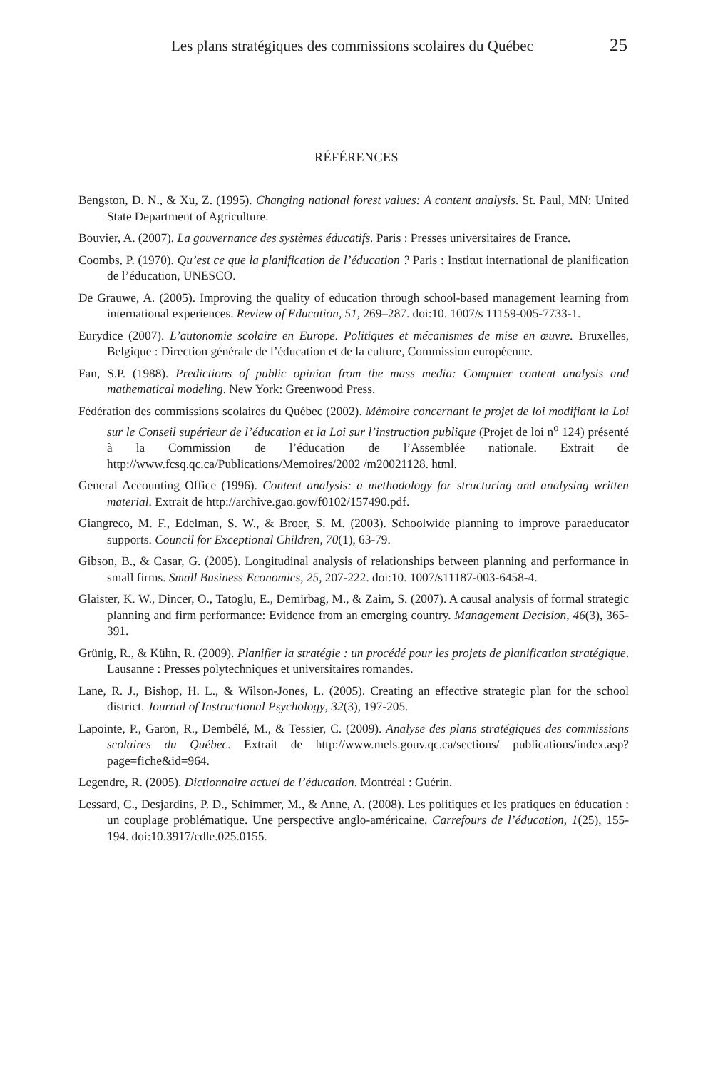Les plans stratégiques des commissions scolaires du Québec 25
RÉFÉRENCES
Bengston, D. N., & Xu, Z. (1995). Changing national forest values: A content analysis. St. Paul, MN: United State Department of Agriculture.
Bouvier, A. (2007). La gouvernance des systèmes éducatifs. Paris : Presses universitaires de France.
Coombs, P. (1970). Qu’est ce que la planification de l’éducation ? Paris : Institut international de planification de l’éducation, UNESCO.
De Grauwe, A. (2005). Improving the quality of education through school-based management learning from international experiences. Review of Education, 51, 269–287. doi:10. 1007/s 11159-005-7733-1.
Eurydice (2007). L’autonomie scolaire en Europe. Politiques et mécanismes de mise en œuvre. Bruxelles, Belgique : Direction générale de l’éducation et de la culture, Commission européenne.
Fan, S.P. (1988). Predictions of public opinion from the mass media: Computer content analysis and mathematical modeling. New York: Greenwood Press.
Fédération des commissions scolaires du Québec (2002). Mémoire concernant le projet de loi modifiant la Loi sur le Conseil supérieur de l’éducation et la Loi sur l’instruction publique (Projet de loi n<sup>o</sup> 124) présenté à la Commission de l’éducation de l’Assemblée nationale. Extrait de http://www.fcsq.qc.ca/Publications/Memoires/2002 /m20021128. html.
General Accounting Office (1996). Content analysis: a methodology for structuring and analysing written material. Extrait de http://archive.gao.gov/f0102/157490.pdf.
Giangreco, M. F., Edelman, S. W., & Broer, S. M. (2003). Schoolwide planning to improve paraeducator supports. Council for Exceptional Children, 70(1), 63-79.
Gibson, B., & Casar, G. (2005). Longitudinal analysis of relationships between planning and performance in small firms. Small Business Economics, 25, 207-222. doi:10. 1007/s11187-003-6458-4.
Glaister, K. W., Dincer, O., Tatoglu, E., Demirbag, M., & Zaim, S. (2007). A causal analysis of formal strategic planning and firm performance: Evidence from an emerging country. Management Decision, 46(3), 365-391.
Grünig, R., & Kühn, R. (2009). Planifier la stratégie : un procédé pour les projets de planification stratégique. Lausanne : Presses polytechniques et universitaires romandes.
Lane, R. J., Bishop, H. L., & Wilson-Jones, L. (2005). Creating an effective strategic plan for the school district. Journal of Instructional Psychology, 32(3), 197-205.
Lapointe, P., Garon, R., Dembélé, M., & Tessier, C. (2009). Analyse des plans stratégiques des commissions scolaires du Québec. Extrait de http://www.mels.gouv.qc.ca/sections/ publications/index.asp? page=fiche&id=964.
Legendre, R. (2005). Dictionnaire actuel de l’éducation. Montréal : Guérin.
Lessard, C., Desjardins, P. D., Schimmer, M., & Anne, A. (2008). Les politiques et les pratiques en éducation : un couplage problématique. Une perspective anglo-américaine. Carrefours de l’éducation, 1(25), 155-194. doi:10.3917/cdle.025.0155.